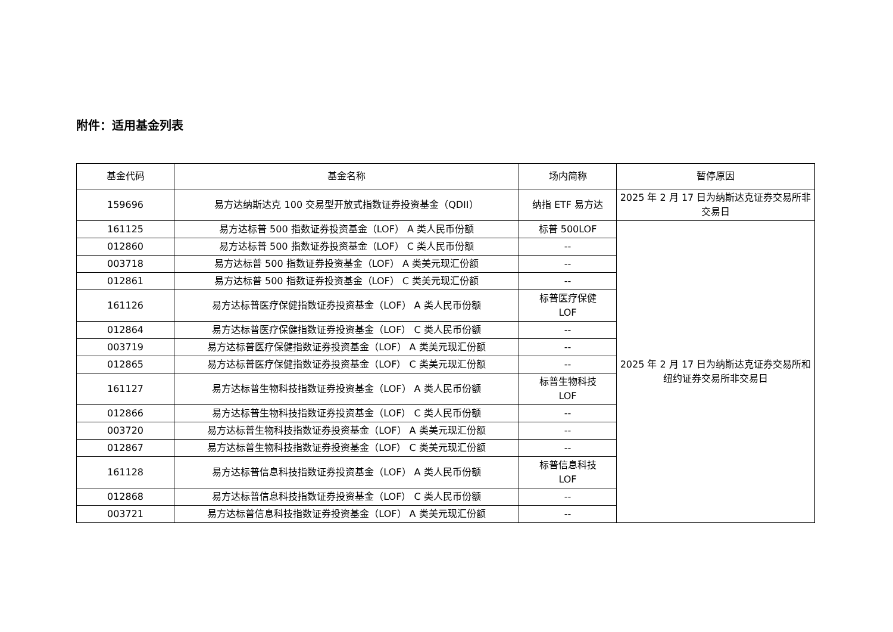附件：适用基金列表
| 基金代码 | 基金名称 | 场内简称 | 暂停原因 |
| --- | --- | --- | --- |
| 159696 | 易方达纳斯达克 100 交易型开放式指数证券投资基金（QDII） | 纳指 ETF 易方达 | 2025 年 2 月 17 日为纳斯达克证券交易所非交易日 |
| 161125 | 易方达标普 500 指数证券投资基金（LOF） A 类人民币份额 | 标普 500LOF | 2025 年 2 月 17 日为纳斯达克证券交易所和纽约证券交易所非交易日 |
| 012860 | 易方达标普 500 指数证券投资基金（LOF） C 类人民币份额 | -- | |
| 003718 | 易方达标普 500 指数证券投资基金（LOF） A 类美元现汇份额 | -- | |
| 012861 | 易方达标普 500 指数证券投资基金（LOF） C 类美元现汇份额 | -- | |
| 161126 | 易方达标普医疗保健指数证券投资基金（LOF） A 类人民币份额 | 标普医疗保健 LOF | |
| 012864 | 易方达标普医疗保健指数证券投资基金（LOF） C 类人民币份额 | -- | |
| 003719 | 易方达标普医疗保健指数证券投资基金（LOF） A 类美元现汇份额 | -- | |
| 012865 | 易方达标普医疗保健指数证券投资基金（LOF） C 类美元现汇份额 | -- | |
| 161127 | 易方达标普生物科技指数证券投资基金（LOF） A 类人民币份额 | 标普生物科技 LOF | |
| 012866 | 易方达标普生物科技指数证券投资基金（LOF） C 类人民币份额 | -- | |
| 003720 | 易方达标普生物科技指数证券投资基金（LOF） A 类美元现汇份额 | -- | |
| 012867 | 易方达标普生物科技指数证券投资基金（LOF） C 类美元现汇份额 | -- | |
| 161128 | 易方达标普信息科技指数证券投资基金（LOF） A 类人民币份额 | 标普信息科技 LOF | |
| 012868 | 易方达标普信息科技指数证券投资基金（LOF） C 类人民币份额 | -- | |
| 003721 | 易方达标普信息科技指数证券投资基金（LOF） A 类美元现汇份额 | -- | |